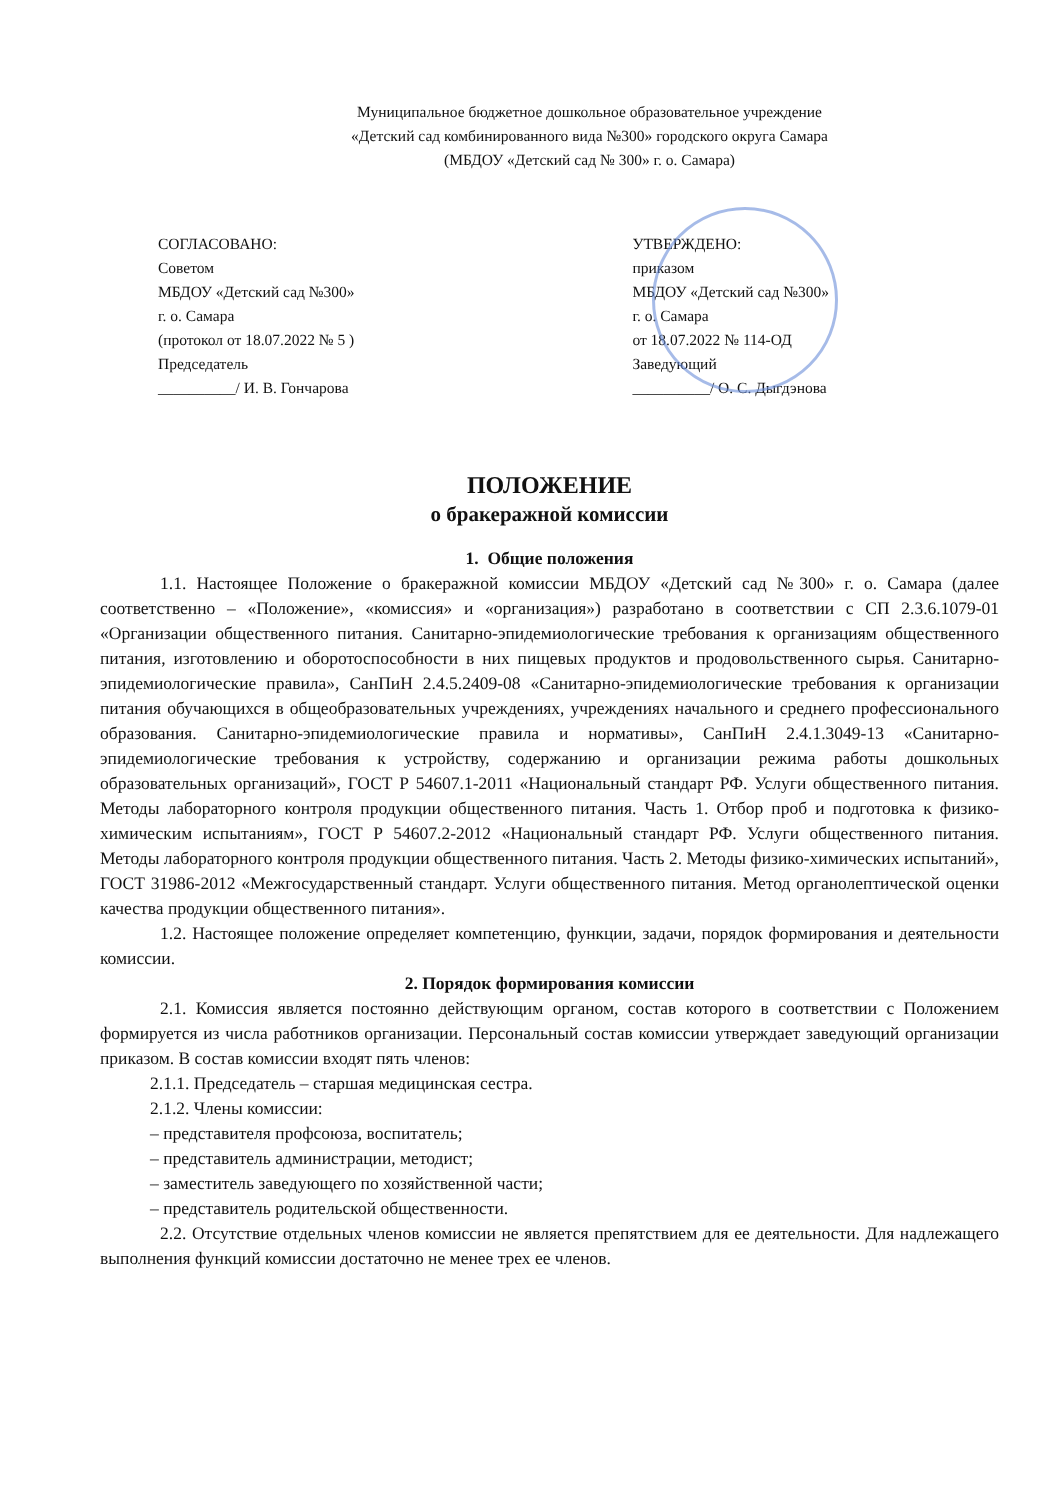Муниципальное бюджетное дошкольное образовательное учреждение
«Детский сад комбинированного вида №300» городского округа Самара
(МБДОУ «Детский сад № 300» г. о. Самара)
СОГЛАСОВАНО:
Советом
МБДОУ «Детский сад №300»
г. о. Самара
(протокол от 18.07.2022 № 5 )
Председатель
__________/ И. В. Гончарова
УТВЕРЖДЕНО:
приказом
МБДОУ «Детский сад №300»
г. о. Самара
от 18.07.2022 № 114-ОД
Заведующий
__________/ О. С. Дыгдэнова
ПОЛОЖЕНИЕ
о бракеражной комиссии
1. Общие положения
1.1. Настоящее Положение о бракеражной комиссии МБДОУ «Детский сад №300» г. о. Самара (далее соответственно – «Положение», «комиссия» и «организация») разработано в соответствии с СП 2.3.6.1079-01 «Организации общественного питания. Санитарно-эпидемиологические требования к организациям общественного питания, изготовлению и оборотоспособности в них пищевых продуктов и продовольственного сырья. Санитарно-эпидемиологические правила», СанПиН 2.4.5.2409-08 «Санитарно-эпидемиологические требования к организации питания обучающихся в общеобразовательных учреждениях, учреждениях начального и среднего профессионального образования. Санитарно-эпидемиологические правила и нормативы», СанПиН 2.4.1.3049-13 «Санитарно-эпидемиологические требования к устройству, содержанию и организации режима работы дошкольных образовательных организаций», ГОСТ Р 54607.1-2011 «Национальный стандарт РФ. Услуги общественного питания. Методы лабораторного контроля продукции общественного питания. Часть 1. Отбор проб и подготовка к физико-химическим испытаниям», ГОСТ Р 54607.2-2012 «Национальный стандарт РФ. Услуги общественного питания. Методы лабораторного контроля продукции общественного питания. Часть 2. Методы физико-химических испытаний», ГОСТ 31986-2012 «Межгосударственный стандарт. Услуги общественного питания. Метод органолептической оценки качества продукции общественного питания».
1.2. Настоящее положение определяет компетенцию, функции, задачи, порядок формирования и деятельности комиссии.
2. Порядок формирования комиссии
2.1. Комиссия является постоянно действующим органом, состав которого в соответствии с Положением формируется из числа работников организации. Персональный состав комиссии утверждает заведующий организации приказом. В состав комиссии входят пять членов:
2.1.1. Председатель – старшая медицинская сестра.
2.1.2. Члены комиссии:
– представителя профсоюза, воспитатель;
– представитель администрации, методист;
– заместитель заведующего по хозяйственной части;
– представитель родительской общественности.
2.2. Отсутствие отдельных членов комиссии не является препятствием для ее деятельности. Для надлежащего выполнения функций комиссии достаточно не менее трех ее членов.